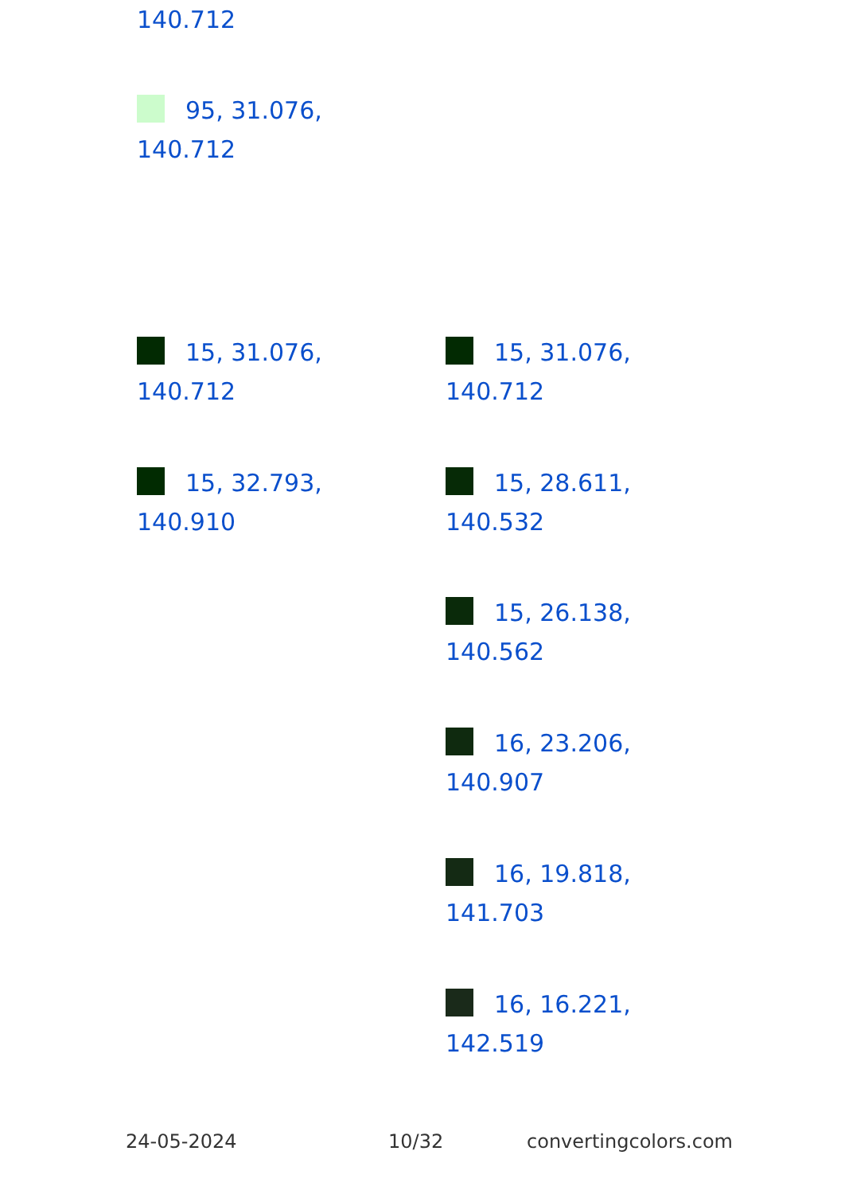140.712
95, 31.076, 140.712
15, 31.076, 140.712
15, 31.076, 140.712
15, 32.793, 140.910
15, 28.611, 140.532
15, 26.138, 140.562
16, 23.206, 140.907
16, 19.818, 141.703
16, 16.221, 142.519
24-05-2024 10/32 convertingcolors.com